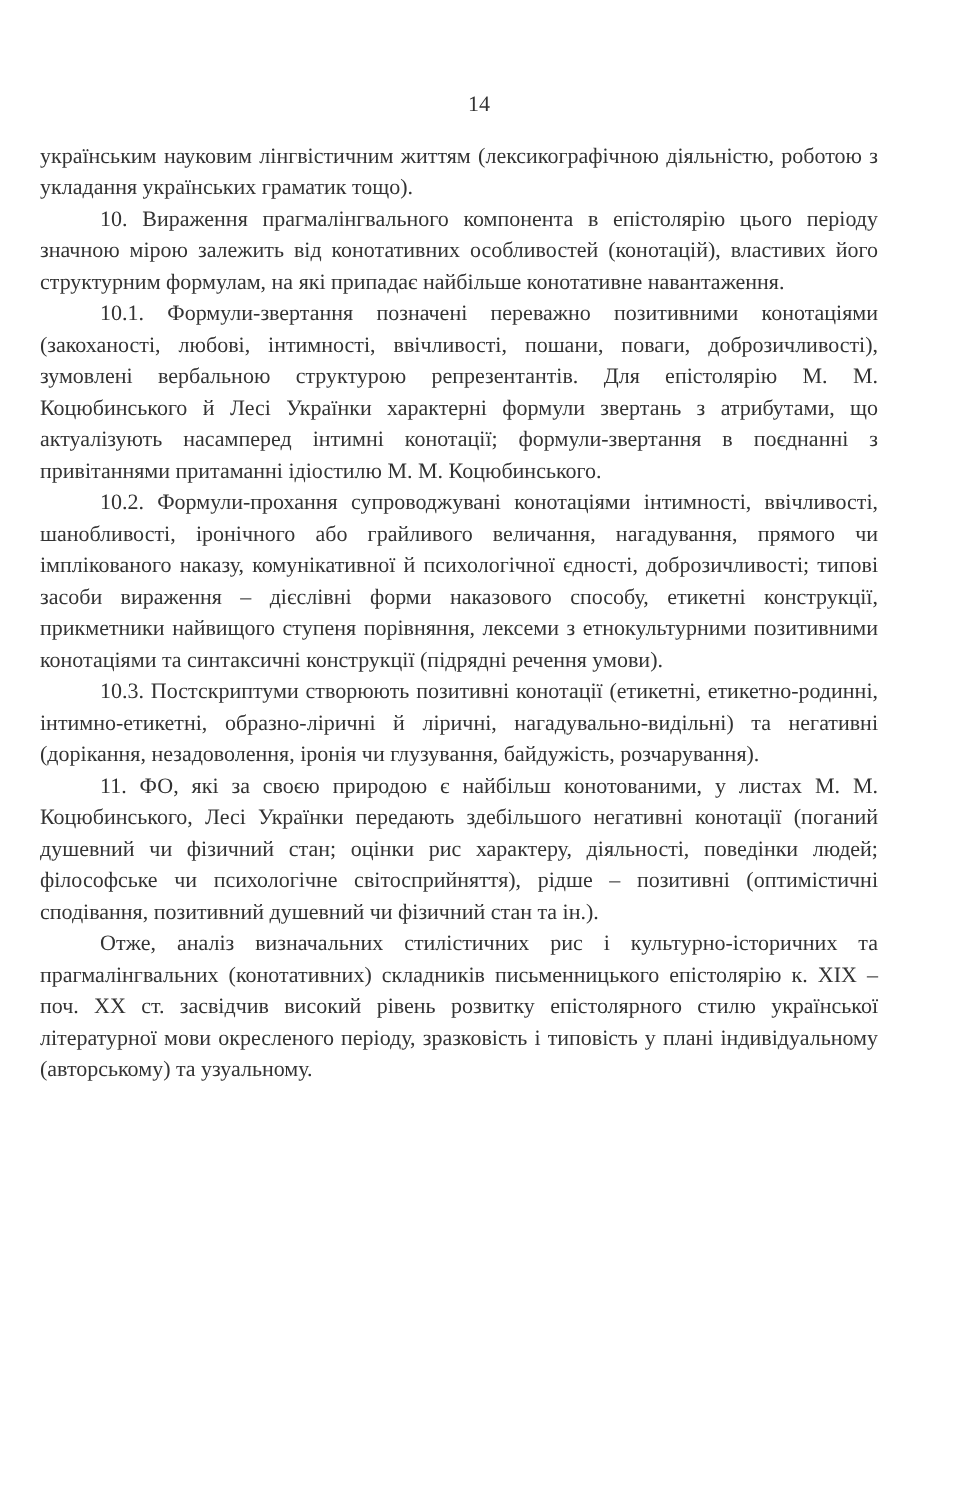14
українським науковим лінгвістичним життям (лексикографічною діяльністю, роботою з укладання українських граматик тощо).
10. Вираження прагмалінгвального компонента в епістолярію цього періоду значною мірою залежить від конотативних особливостей (конотацій), властивих його структурним формулам, на які припадає найбільше конотативне навантаження.
10.1. Формули-звертання позначені переважно позитивними конотаціями (закоханості, любові, інтимності, ввічливості, пошани, поваги, доброзичливості), зумовлені вербальною структурою репрезентантів. Для епістолярію М. М. Коцюбинського й Лесі Українки характерні формули звертань з атрибутами, що актуалізують насамперед інтимні конотації; формули-звертання в поєднанні з привітаннями притаманні ідіостилю М. М. Коцюбинського.
10.2. Формули-прохання супроводжувані конотаціями інтимності, ввічливості, шанобливості, іронічного або грайливого величання, нагадування, прямого чи імплікованого наказу, комунікативної й психологічної єдності, доброзичливості; типові засоби вираження – дієслівні форми наказового способу, етикетні конструкції, прикметники найвищого ступеня порівняння, лексеми з етнокультурними позитивними конотаціями та синтаксичні конструкції (підрядні речення умови).
10.3. Постскриптуми створюють позитивні конотації (етикетні, етикетно-родинні, інтимно-етикетні, образно-ліричні й ліричні, нагадувально-видільні) та негативні (дорікання, незадоволення, іронія чи глузування, байдужість, розчарування).
11. ФО, які за своєю природою є найбільш конотованими, у листах М. М. Коцюбинського, Лесі Українки передають здебільшого негативні конотації (поганий душевний чи фізичний стан; оцінки рис характеру, діяльності, поведінки людей; філософське чи психологічне світосприйняття), рідше – позитивні (оптимістичні сподівання, позитивний душевний чи фізичний стан та ін.).
Отже, аналіз визначальних стилістичних рис і культурно-історичних та прагмалінгвальних (конотативних) складників письменницького епістолярію к. XIX – поч. XX ст. засвідчив високий рівень розвитку епістолярного стилю української літературної мови окресленого періоду, зразковість і типовість у плані індивідуальному (авторському) та узуальному.